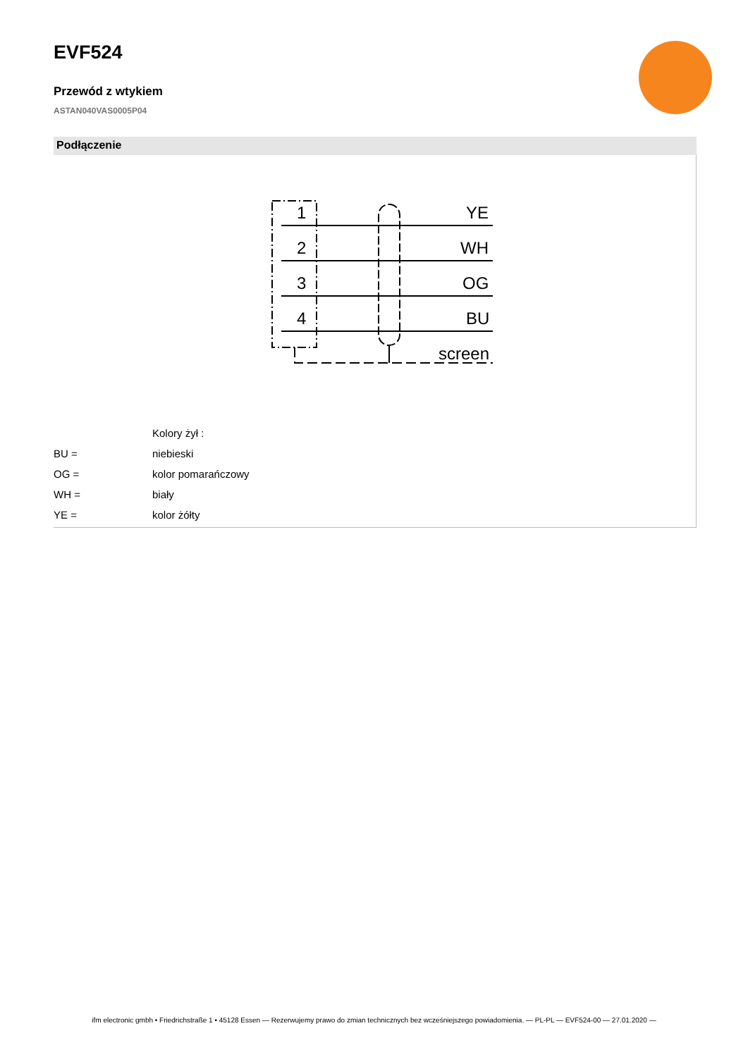EVF524
Przewód z wtykiem
ASTAN040VAS0005P04
Podłączenie
1
2
3
4
YE
WH
OG
BU
screen
| | Kolory żył : |
| BU = | niebieski |
| OG = | kolor pomarańczowy |
| WH = | biały |
| YE = | kolor żółty |
ifm electronic gmbh • Friedrichstraße 1 • 45128 Essen — Rezerwujemy prawo do zmian technicznych bez wcześniejszego powiadomienia. — PL-PL — EVF524-00 — 27.01.2020 —